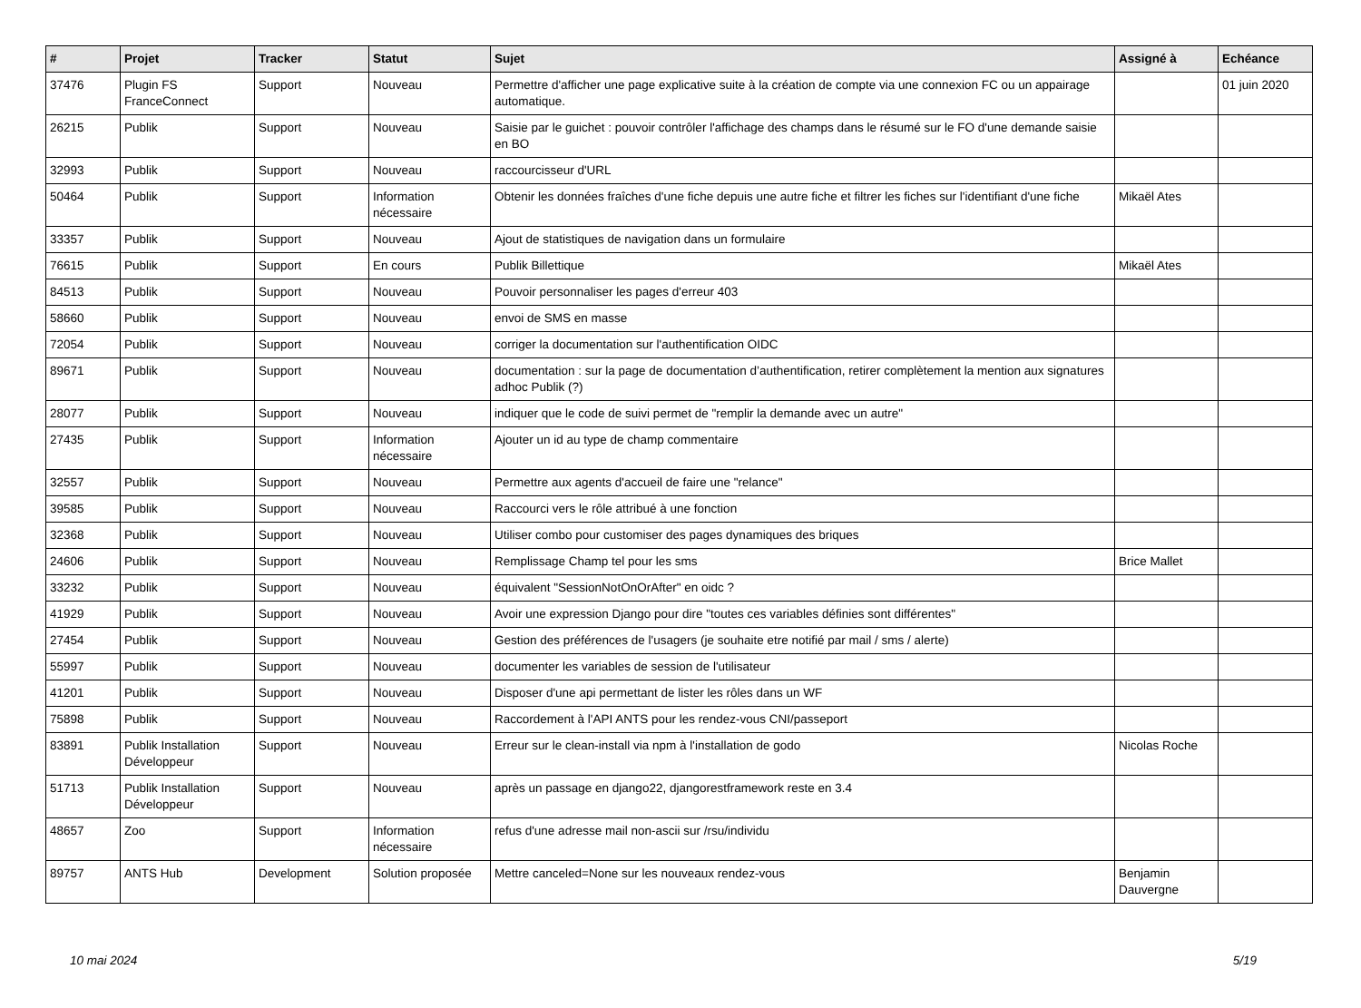| # | Projet | Tracker | Statut | Sujet | Assigné à | Echéance |
| --- | --- | --- | --- | --- | --- | --- |
| 37476 | Plugin FS FranceConnect | Support | Nouveau | Permettre d'afficher une page explicative suite à la création de compte via une connexion FC ou un appairage automatique. | | 01 juin 2020 |
| 26215 | Publik | Support | Nouveau | Saisie par le guichet : pouvoir contrôler l'affichage des champs dans le résumé sur le FO d'une demande saisie en BO | | |
| 32993 | Publik | Support | Nouveau | raccourcisseur d'URL | | |
| 50464 | Publik | Support | Information nécessaire | Obtenir les données fraîches d'une fiche depuis une autre fiche et filtrer les fiches sur l'identifiant d'une fiche | Mikaël Ates | |
| 33357 | Publik | Support | Nouveau | Ajout de statistiques de navigation dans un formulaire | | |
| 76615 | Publik | Support | En cours | Publik Billettique | Mikaël Ates | |
| 84513 | Publik | Support | Nouveau | Pouvoir personnaliser les pages d'erreur 403 | | |
| 58660 | Publik | Support | Nouveau | envoi de SMS en masse | | |
| 72054 | Publik | Support | Nouveau | corriger la documentation sur l'authentification OIDC | | |
| 89671 | Publik | Support | Nouveau | documentation : sur la page de documentation d’authentification, retirer complètement la mention aux signatures adhoc Publik (?) | | |
| 28077 | Publik | Support | Nouveau | indiquer que le code de suivi permet de "remplir la demande avec un autre" | | |
| 27435 | Publik | Support | Information nécessaire | Ajouter un id au type de champ commentaire | | |
| 32557 | Publik | Support | Nouveau | Permettre aux agents d'accueil de faire une "relance" | | |
| 39585 | Publik | Support | Nouveau | Raccourci vers le rôle attribué à une fonction | | |
| 32368 | Publik | Support | Nouveau | Utiliser combo pour customiser des pages dynamiques des briques | | |
| 24606 | Publik | Support | Nouveau | Remplissage Champ tel pour les sms | Brice Mallet | |
| 33232 | Publik | Support | Nouveau | équivalent "SessionNotOnOrAfter" en oidc ? | | |
| 41929 | Publik | Support | Nouveau | Avoir une expression Django pour dire "toutes ces variables définies sont différentes" | | |
| 27454 | Publik | Support | Nouveau | Gestion des préférences de l'usagers (je souhaite etre notifié par mail / sms / alerte) | | |
| 55997 | Publik | Support | Nouveau | documenter les variables de session de l'utilisateur | | |
| 41201 | Publik | Support | Nouveau | Disposer d'une api permettant de lister les rôles dans un WF | | |
| 75898 | Publik | Support | Nouveau | Raccordement à l'API ANTS pour les rendez-vous CNI/passeport | | |
| 83891 | Publik Installation Développeur | Support | Nouveau | Erreur sur le clean-install via npm à l'installation de godo | Nicolas Roche | |
| 51713 | Publik Installation Développeur | Support | Nouveau | après un passage en django22, djangorestframework reste en 3.4 | | |
| 48657 | Zoo | Support | Information nécessaire | refus d'une adresse mail non-ascii sur /rsu/individu | | |
| 89757 | ANTS Hub | Development | Solution proposée | Mettre canceled=None sur les nouveaux rendez-vous | Benjamin Dauvergne | |
10 mai 2024 5/19